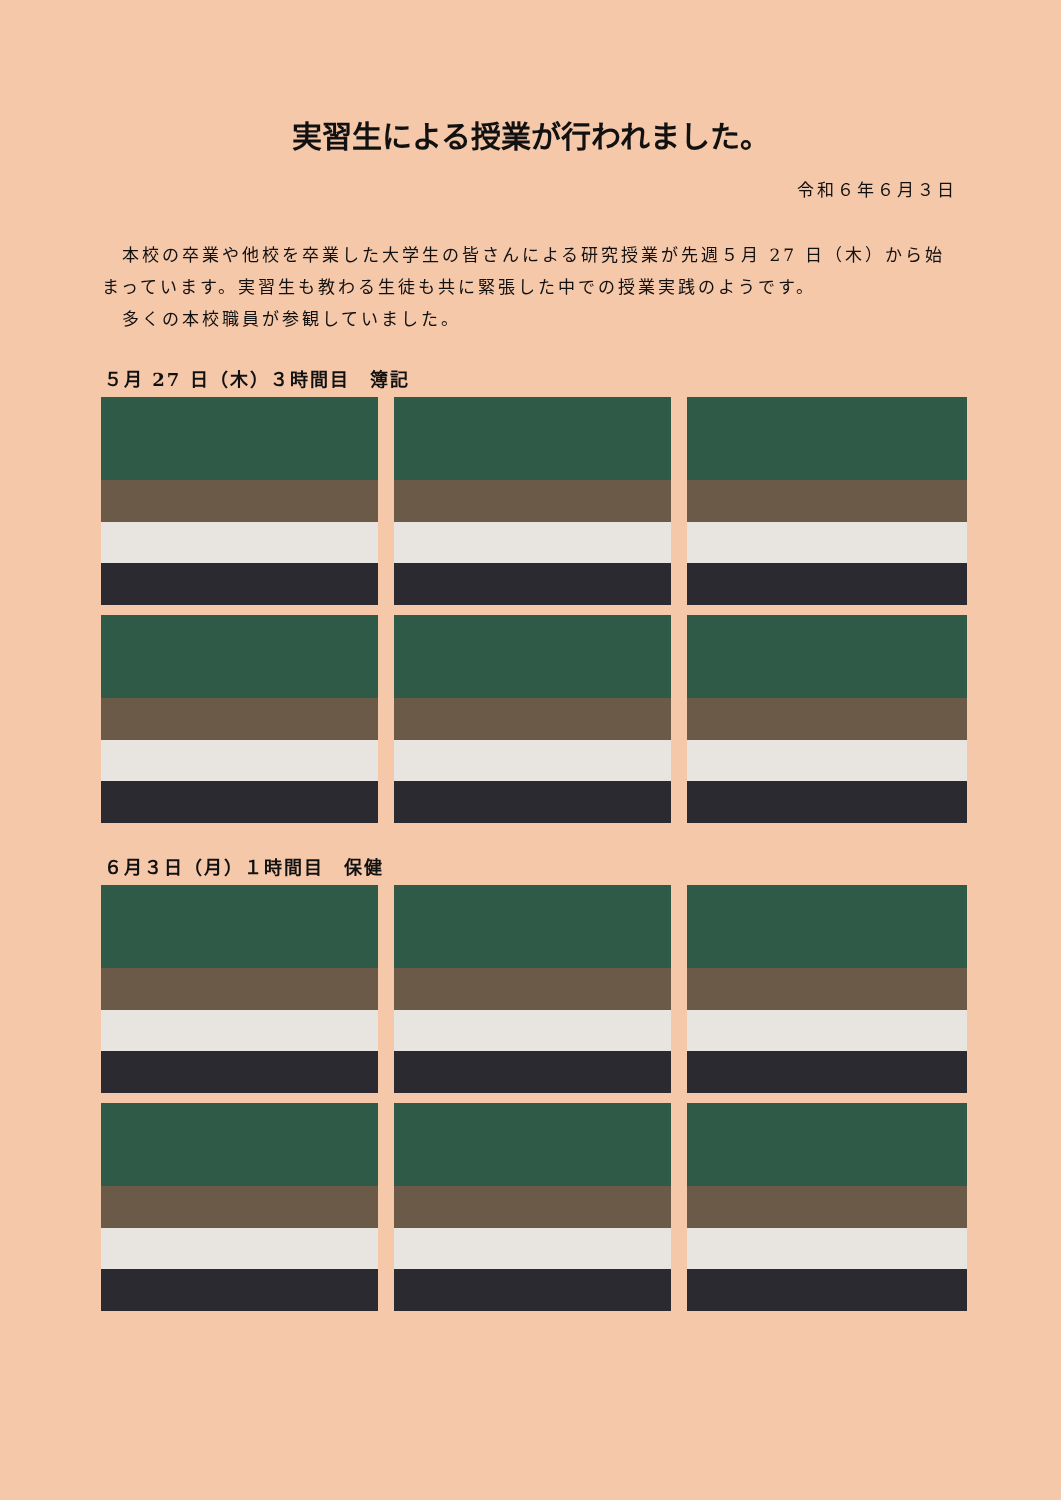実習生による授業が行われました。
令和６年６月３日
　本校の卒業や他校を卒業した大学生の皆さんによる研究授業が先週５月 27 日（木）から始まっています。実習生も教わる生徒も共に緊張した中での授業実践のようです。
　多くの本校職員が参観していました。
５月 27 日（木）３時間目　簿記
６月３日（月）１時間目　保健